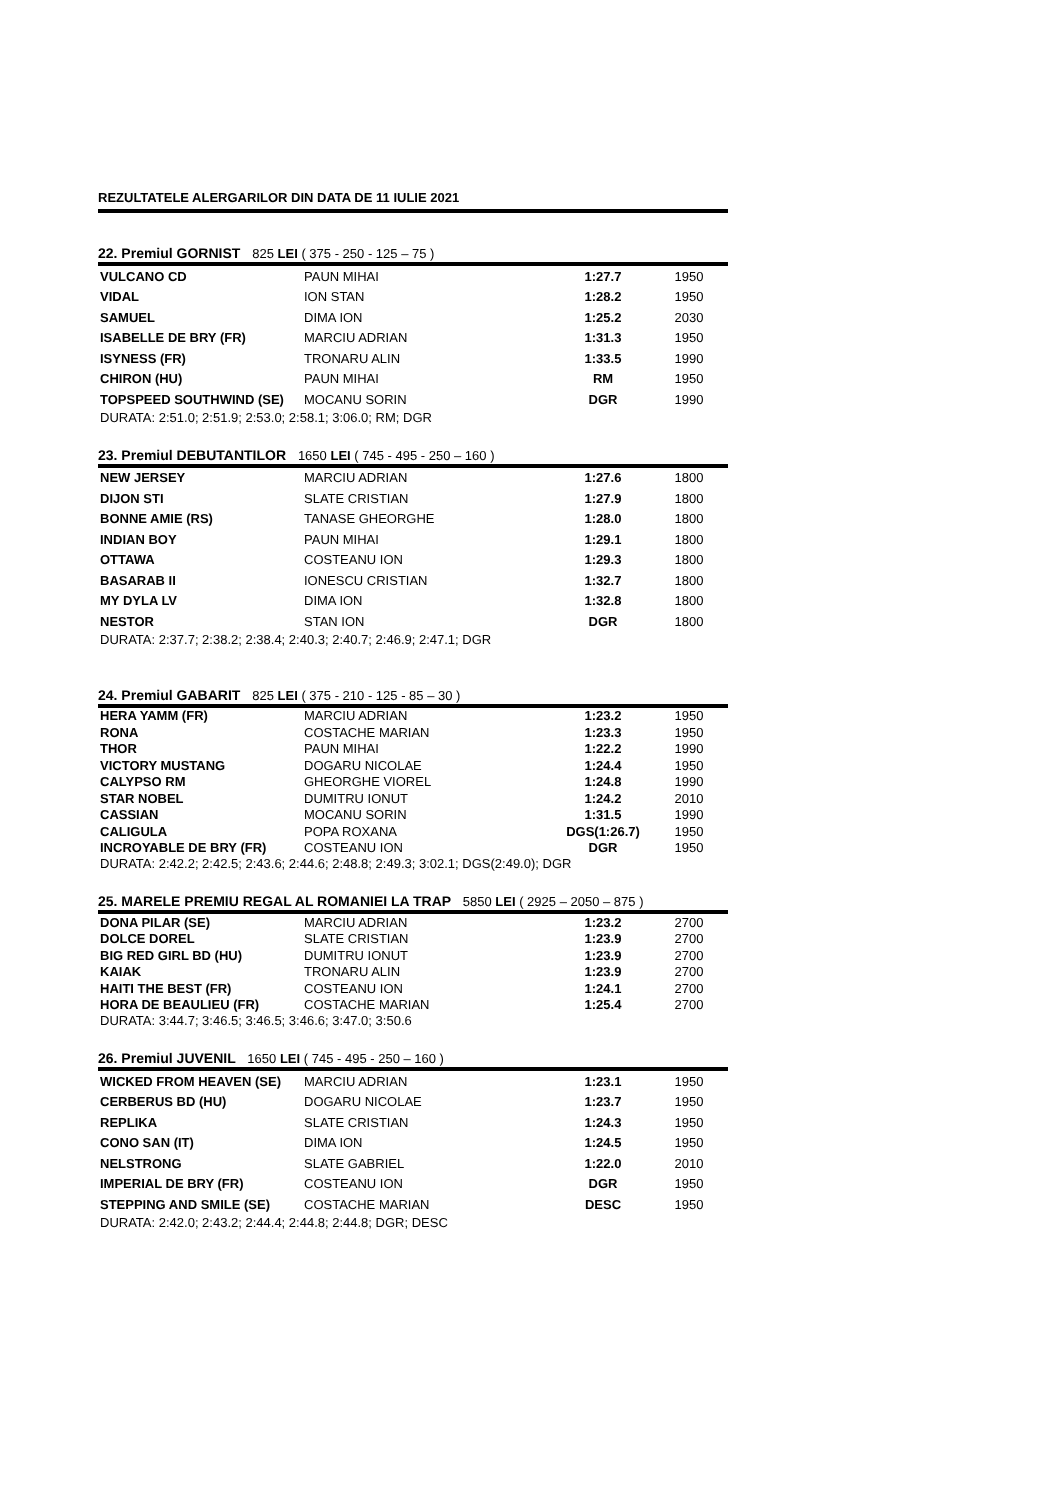REZULTATELE ALERGARILOR DIN DATA DE 11 IULIE 2021
22. Premiul GORNIST 825 LEI ( 375 - 250 - 125 – 75 )
| VULCANO CD | PAUN MIHAI | 1:27.7 | 1950 |
| VIDAL | ION STAN | 1:28.2 | 1950 |
| SAMUEL | DIMA ION | 1:25.2 | 2030 |
| ISABELLE DE BRY (FR) | MARCIU ADRIAN | 1:31.3 | 1950 |
| ISYNESS (FR) | TRONARU ALIN | 1:33.5 | 1990 |
| CHIRON (HU) | PAUN MIHAI | RM | 1950 |
| TOPSPEED SOUTHWIND (SE) | MOCANU SORIN | DGR | 1990 |
DURATA: 2:51.0; 2:51.9; 2:53.0; 2:58.1; 3:06.0; RM; DGR
23. Premiul DEBUTANTILOR 1650 LEI ( 745 - 495 - 250 – 160 )
| NEW JERSEY | MARCIU ADRIAN | 1:27.6 | 1800 |
| DIJON STI | SLATE CRISTIAN | 1:27.9 | 1800 |
| BONNE AMIE (RS) | TANASE GHEORGHE | 1:28.0 | 1800 |
| INDIAN BOY | PAUN MIHAI | 1:29.1 | 1800 |
| OTTAWA | COSTEANU ION | 1:29.3 | 1800 |
| BASARAB II | IONESCU CRISTIAN | 1:32.7 | 1800 |
| MY DYLA LV | DIMA ION | 1:32.8 | 1800 |
| NESTOR | STAN ION | DGR | 1800 |
DURATA: 2:37.7; 2:38.2; 2:38.4; 2:40.3; 2:40.7; 2:46.9; 2:47.1; DGR
24. Premiul GABARIT 825 LEI ( 375 - 210 - 125 - 85 – 30 )
| HERA YAMM (FR) | MARCIU ADRIAN | 1:23.2 | 1950 |
| RONA | COSTACHE MARIAN | 1:23.3 | 1950 |
| THOR | PAUN MIHAI | 1:22.2 | 1990 |
| VICTORY MUSTANG | DOGARU NICOLAE | 1:24.4 | 1950 |
| CALYPSO RM | GHEORGHE VIOREL | 1:24.8 | 1990 |
| STAR NOBEL | DUMITRU IONUT | 1:24.2 | 2010 |
| CASSIAN | MOCANU SORIN | 1:31.5 | 1990 |
| CALIGULA | POPA ROXANA | DGS(1:26.7) | 1950 |
| INCROYABLE DE BRY (FR) | COSTEANU ION | DGR | 1950 |
DURATA: 2:42.2; 2:42.5; 2:43.6; 2:44.6; 2:48.8; 2:49.3; 3:02.1; DGS(2:49.0); DGR
25. MARELE PREMIU REGAL AL ROMANIEI LA TRAP 5850 LEI ( 2925 – 2050 – 875 )
| DONA PILAR (SE) | MARCIU ADRIAN | 1:23.2 | 2700 |
| DOLCE DOREL | SLATE CRISTIAN | 1:23.9 | 2700 |
| BIG RED GIRL BD (HU) | DUMITRU IONUT | 1:23.9 | 2700 |
| KAIAK | TRONARU ALIN | 1:23.9 | 2700 |
| HAITI THE BEST (FR) | COSTEANU ION | 1:24.1 | 2700 |
| HORA DE BEAULIEU (FR) | COSTACHE MARIAN | 1:25.4 | 2700 |
DURATA: 3:44.7; 3:46.5; 3:46.5; 3:46.6; 3:47.0; 3:50.6
26. Premiul JUVENIL 1650 LEI ( 745 - 495 - 250 – 160 )
| WICKED FROM HEAVEN (SE) | MARCIU ADRIAN | 1:23.1 | 1950 |
| CERBERUS BD (HU) | DOGARU NICOLAE | 1:23.7 | 1950 |
| REPLIKA | SLATE CRISTIAN | 1:24.3 | 1950 |
| CONO SAN (IT) | DIMA ION | 1:24.5 | 1950 |
| NELSTRONG | SLATE GABRIEL | 1:22.0 | 2010 |
| IMPERIAL DE BRY (FR) | COSTEANU ION | DGR | 1950 |
| STEPPING AND SMILE (SE) | COSTACHE MARIAN | DESC | 1950 |
DURATA: 2:42.0; 2:43.2; 2:44.4; 2:44.8; 2:44.8; DGR; DESC